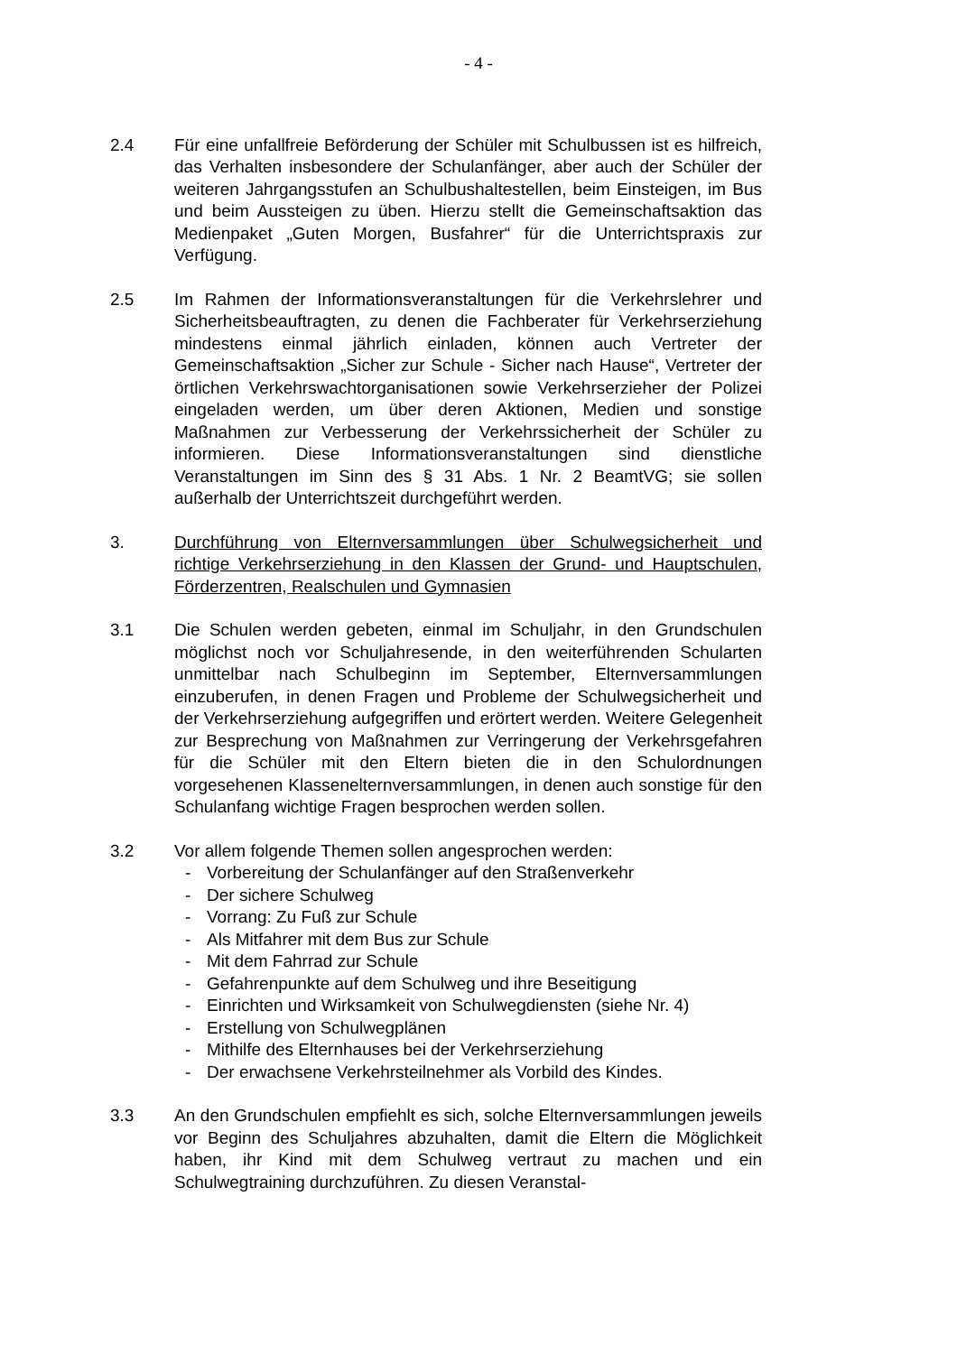- 4 -
2.4 Für eine unfallfreie Beförderung der Schüler mit Schulbussen ist es hilfreich, das Verhalten insbesondere der Schulanfänger, aber auch der Schüler der weiteren Jahrgangsstufen an Schulbushaltestellen, beim Einsteigen, im Bus und beim Aussteigen zu üben. Hierzu stellt die Gemeinschaftsaktion das Medienpaket „Guten Morgen, Busfahrer“ für die Unterrichtspraxis zur Verfügung.
2.5 Im Rahmen der Informationsveranstaltungen für die Verkehrslehrer und Sicherheitsbeauftragten, zu denen die Fachberater für Verkehrserziehung mindestens einmal jährlich einladen, können auch Vertreter der Gemeinschaftsaktion „Sicher zur Schule - Sicher nach Hause“, Vertreter der örtlichen Verkehrswachtorganisationen sowie Verkehrserzieher der Polizei eingeladen werden, um über deren Aktionen, Medien und sonstige Maßnahmen zur Verbesserung der Verkehrssicherheit der Schüler zu informieren. Diese Informationsveranstaltungen sind dienstliche Veranstaltungen im Sinn des § 31 Abs. 1 Nr. 2 BeamtVG; sie sollen außerhalb der Unterrichtszeit durchgeführt werden.
3. Durchführung von Elternversammlungen über Schulwegsicherheit und richtige Verkehrserziehung in den Klassen der Grund- und Hauptschulen, Förderzentren, Realschulen und Gymnasien
3.1 Die Schulen werden gebeten, einmal im Schuljahr, in den Grundschulen möglichst noch vor Schuljahresende, in den weiterführenden Schularten unmittelbar nach Schulbeginn im September, Elternversammlungen einzuberufen, in denen Fragen und Probleme der Schulwegsicherheit und der Verkehrserziehung aufgegriffen und erörtert werden. Weitere Gelegenheit zur Besprechung von Maßnahmen zur Verringerung der Verkehrsgefahren für die Schüler mit den Eltern bieten die in den Schulordnungen vorgesehenen Klassenelternversammlungen, in denen auch sonstige für den Schulanfang wichtige Fragen besprochen werden sollen.
3.2 Vor allem folgende Themen sollen angesprochen werden:
- Vorbereitung der Schulanfänger auf den Straßenverkehr
- Der sichere Schulweg
- Vorrang: Zu Fuß zur Schule
- Als Mitfahrer mit dem Bus zur Schule
- Mit dem Fahrrad zur Schule
- Gefahrenpunkte auf dem Schulweg und ihre Beseitigung
- Einrichten und Wirksamkeit von Schulwegdiensten (siehe Nr. 4)
- Erstellung von Schulwegplänen
- Mithilfe des Elternhauses bei der Verkehrserziehung
- Der erwachsene Verkehrsteilnehmer als Vorbild des Kindes.
3.3 An den Grundschulen empfiehlt es sich, solche Elternversammlungen jeweils vor Beginn des Schuljahres abzuhalten, damit die Eltern die Möglichkeit haben, ihr Kind mit dem Schulweg vertraut zu machen und ein Schulwegtraining durchzuführen. Zu diesen Veranstal-